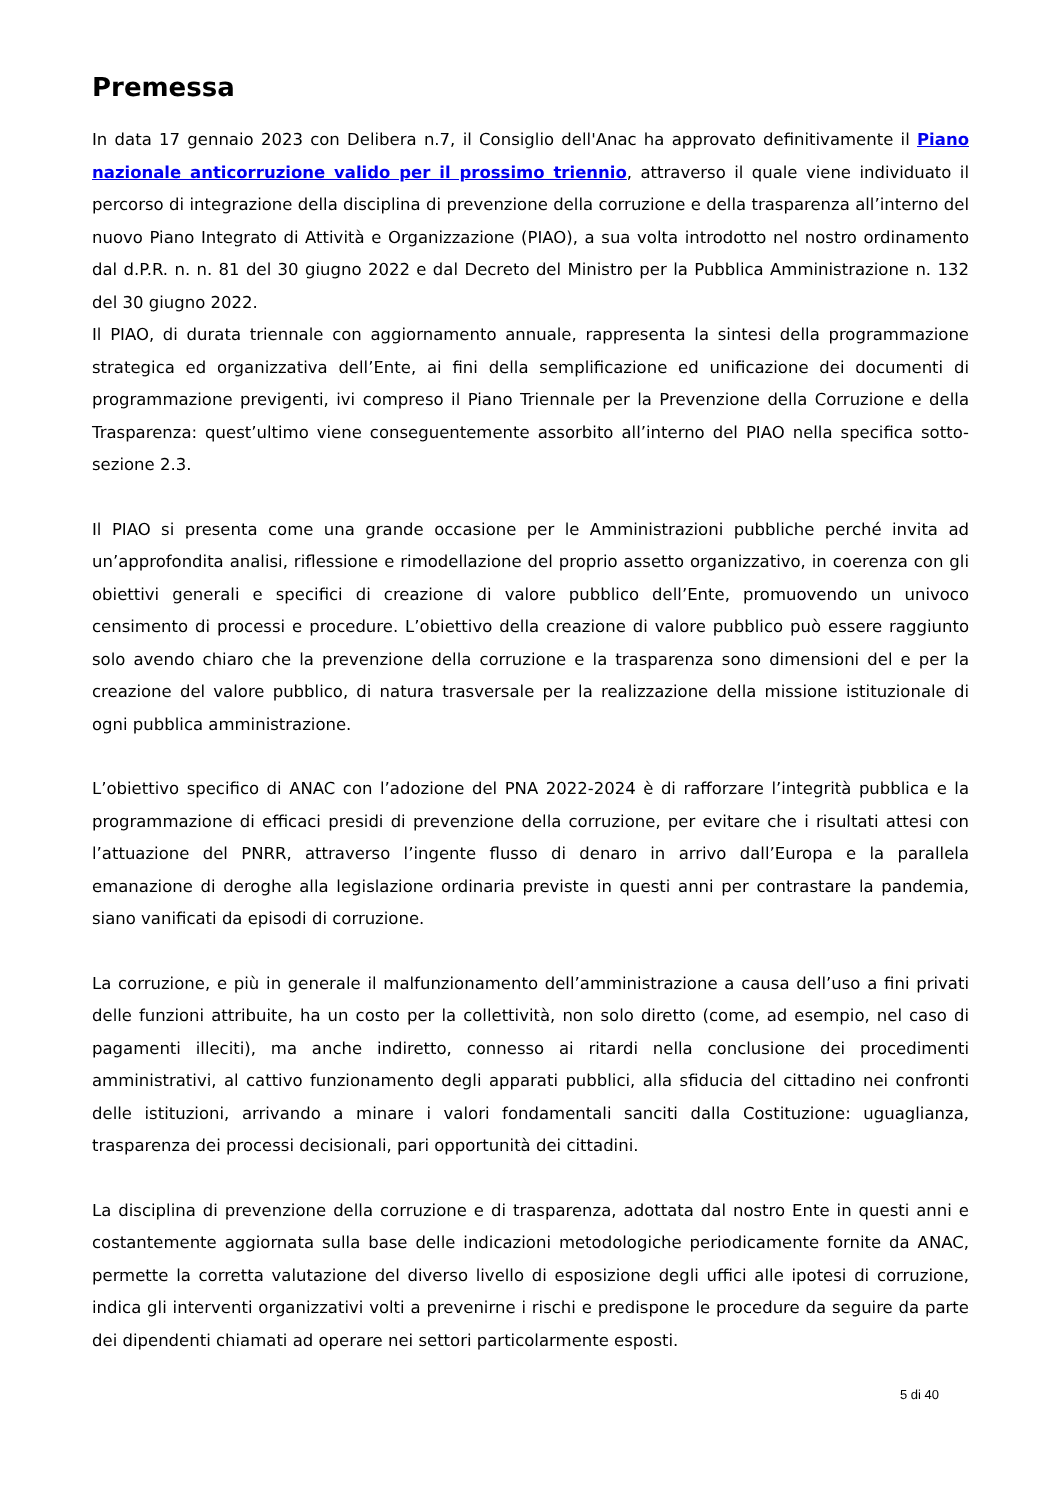Premessa
In data 17 gennaio 2023 con Delibera n.7, il Consiglio dell'Anac ha approvato definitivamente il Piano nazionale anticorruzione valido per il prossimo triennio, attraverso il quale viene individuato il percorso di integrazione della disciplina di prevenzione della corruzione e della trasparenza all’interno del nuovo Piano Integrato di Attività e Organizzazione (PIAO), a sua volta introdotto nel nostro ordinamento dal d.P.R. n. n. 81 del 30 giugno 2022 e dal Decreto del Ministro per la Pubblica Amministrazione n. 132 del 30 giugno 2022.
Il PIAO, di durata triennale con aggiornamento annuale, rappresenta la sintesi della programmazione strategica ed organizzativa dell’Ente, ai fini della semplificazione ed unificazione dei documenti di programmazione previgenti, ivi compreso il Piano Triennale per la Prevenzione della Corruzione e della Trasparenza: quest’ultimo viene conseguentemente assorbito all’interno del PIAO nella specifica sotto-sezione 2.3.
Il PIAO si presenta come una grande occasione per le Amministrazioni pubbliche perché invita ad un’approfondita analisi, riflessione e rimodellazione del proprio assetto organizzativo, in coerenza con gli obiettivi generali e specifici di creazione di valore pubblico dell’Ente, promuovendo un univoco censimento di processi e procedure. L’obiettivo della creazione di valore pubblico può essere raggiunto solo avendo chiaro che la prevenzione della corruzione e la trasparenza sono dimensioni del e per la creazione del valore pubblico, di natura trasversale per la realizzazione della missione istituzionale di ogni pubblica amministrazione.
L’obiettivo specifico di ANAC con l’adozione del PNA 2022-2024 è di rafforzare l’integrità pubblica e la programmazione di efficaci presidi di prevenzione della corruzione, per evitare che i risultati attesi con l’attuazione del PNRR, attraverso l’ingente flusso di denaro in arrivo dall’Europa e la parallela emanazione di deroghe alla legislazione ordinaria previste in questi anni per contrastare la pandemia, siano vanificati da episodi di corruzione.
La corruzione, e più in generale il malfunzionamento dell’amministrazione a causa dell’uso a fini privati delle funzioni attribuite, ha un costo per la collettività, non solo diretto (come, ad esempio, nel caso di pagamenti illeciti), ma anche indiretto, connesso ai ritardi nella conclusione dei procedimenti amministrativi, al cattivo funzionamento degli apparati pubblici, alla sfiducia del cittadino nei confronti delle istituzioni, arrivando a minare i valori fondamentali sanciti dalla Costituzione: uguaglianza, trasparenza dei processi decisionali, pari opportunità dei cittadini.
La disciplina di prevenzione della corruzione e di trasparenza, adottata dal nostro Ente in questi anni e costantemente aggiornata sulla base delle indicazioni metodologiche periodicamente fornite da ANAC, permette la corretta valutazione del diverso livello di esposizione degli uffici alle ipotesi di corruzione, indica gli interventi organizzativi volti a prevenirne i rischi e predispone le procedure da seguire da parte dei dipendenti chiamati ad operare nei settori particolarmente esposti.
5 di 40